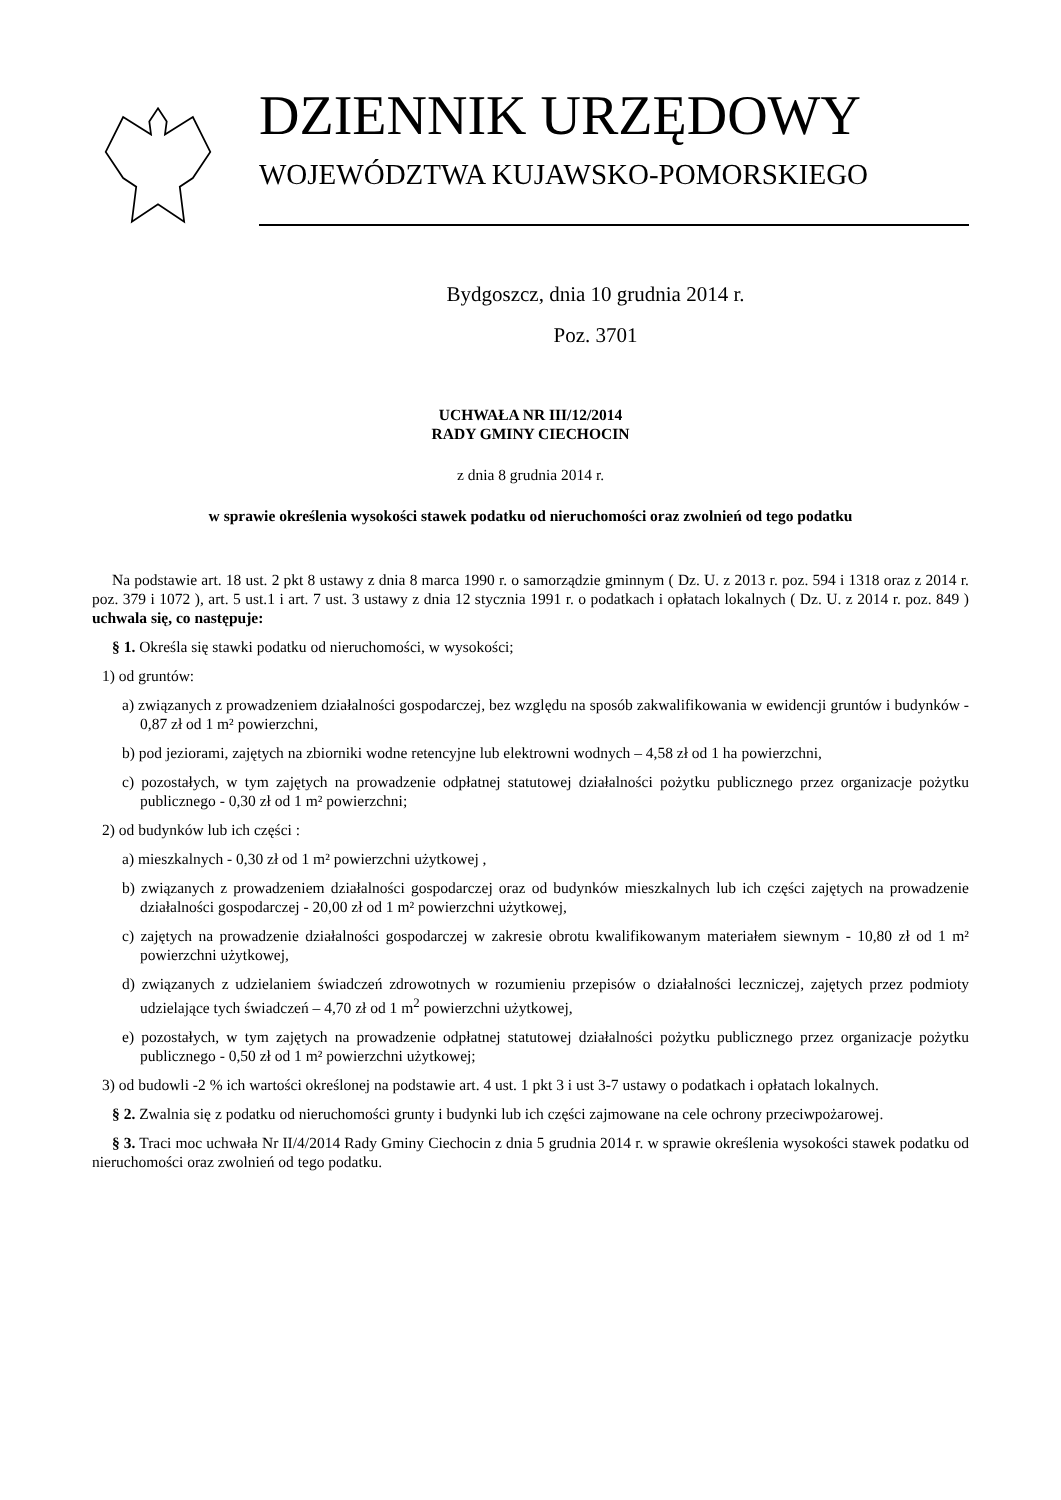DZIENNIK URZĘDOWY
WOJEWÓDZTWA KUJAWSKO-POMORSKIEGO
Bydgoszcz, dnia 10 grudnia 2014 r.
Poz. 3701
UCHWAŁA NR III/12/2014
RADY GMINY CIECHOCIN
z dnia 8 grudnia 2014 r.
w sprawie określenia wysokości stawek podatku od nieruchomości oraz zwolnień od tego podatku
Na podstawie art. 18 ust. 2 pkt 8 ustawy z dnia 8 marca 1990 r. o samorządzie gminnym ( Dz. U. z 2013 r. poz. 594 i 1318 oraz z 2014 r. poz. 379 i 1072 ), art. 5 ust.1 i art. 7 ust. 3 ustawy z dnia 12 stycznia 1991 r. o podatkach i opłatach lokalnych ( Dz. U. z 2014 r. poz. 849 ) uchwala się, co następuje:
§ 1. Określa się stawki podatku od nieruchomości, w wysokości;
1) od gruntów:
a) związanych z prowadzeniem działalności gospodarczej, bez względu na sposób zakwalifikowania w ewidencji gruntów i budynków - 0,87 zł od 1 m² powierzchni,
b) pod jeziorami, zajętych na zbiorniki wodne retencyjne lub elektrowni wodnych – 4,58 zł od 1 ha powierzchni,
c) pozostałych, w tym zajętych na prowadzenie odpłatnej statutowej działalności pożytku publicznego przez organizacje pożytku publicznego - 0,30 zł od 1 m² powierzchni;
2) od budynków lub ich części :
a) mieszkalnych - 0,30 zł od 1 m² powierzchni użytkowej ,
b) związanych z prowadzeniem działalności gospodarczej oraz od budynków mieszkalnych lub ich części zajętych na prowadzenie działalności gospodarczej - 20,00 zł od 1 m² powierzchni użytkowej,
c) zajętych na prowadzenie działalności gospodarczej w zakresie obrotu kwalifikowanym materiałem siewnym - 10,80 zł od 1 m² powierzchni użytkowej,
d) związanych z udzielaniem świadczeń zdrowotnych w rozumieniu przepisów o działalności leczniczej, zajętych przez podmioty udzielające tych świadczeń – 4,70 zł od 1 m<sup>2</sup> powierzchni użytkowej,
e) pozostałych, w tym zajętych na prowadzenie odpłatnej statutowej działalności pożytku publicznego przez organizacje pożytku publicznego - 0,50 zł od 1 m² powierzchni użytkowej;
3) od budowli -2 % ich wartości określonej na podstawie art. 4 ust. 1 pkt 3 i ust 3-7 ustawy o podatkach i opłatach lokalnych.
§ 2. Zwalnia się z podatku od nieruchomości grunty i budynki lub ich części zajmowane na cele ochrony przeciwpożarowej.
§ 3. Traci moc uchwała Nr II/4/2014 Rady Gminy Ciechocin z dnia 5 grudnia 2014 r. w sprawie określenia wysokości stawek podatku od nieruchomości oraz zwolnień od tego podatku.